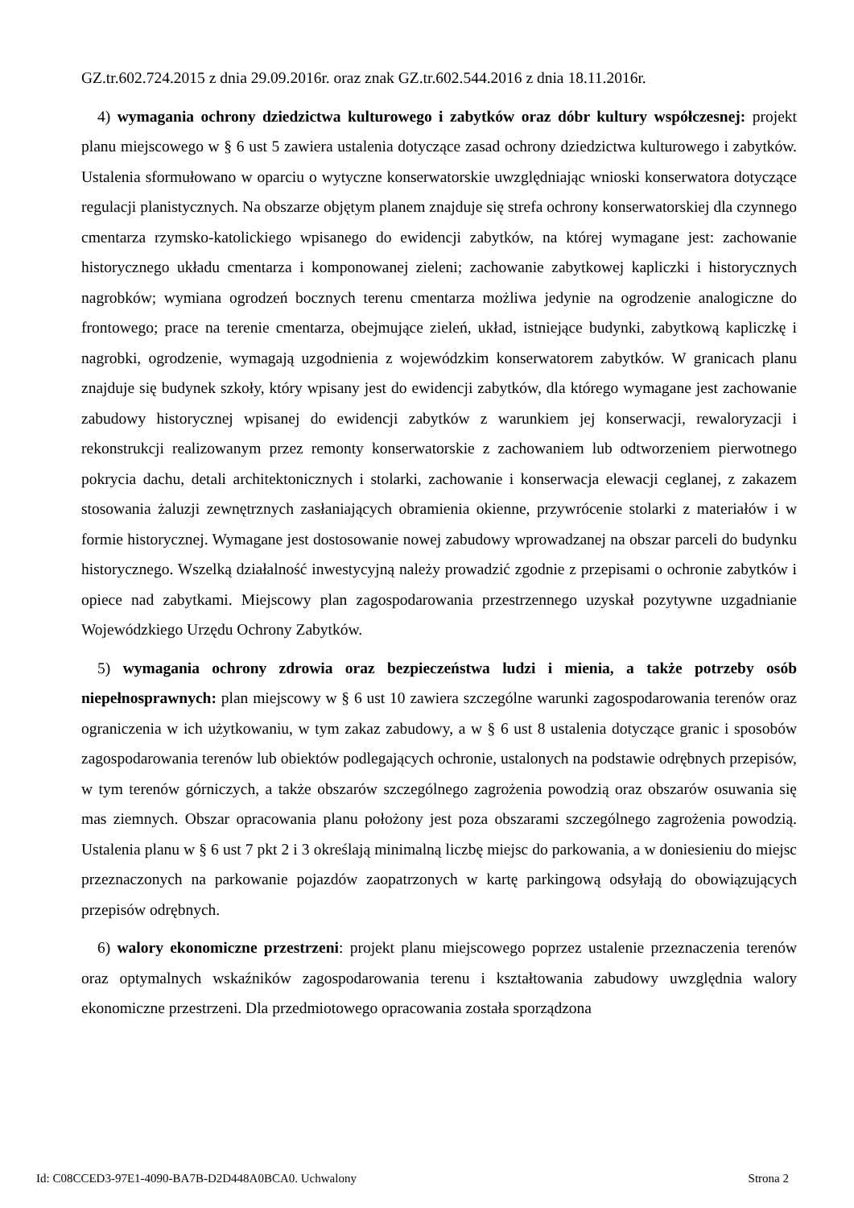GZ.tr.602.724.2015 z dnia 29.09.2016r. oraz znak GZ.tr.602.544.2016 z dnia 18.11.2016r.
4) wymagania ochrony dziedzictwa kulturowego i zabytków oraz dóbr kultury współczesnej: projekt planu miejscowego w § 6 ust 5 zawiera ustalenia dotyczące zasad ochrony dziedzictwa kulturowego i zabytków. Ustalenia sformułowano w oparciu o wytyczne konserwatorskie uwzględniając wnioski konserwatora dotyczące regulacji planistycznych. Na obszarze objętym planem znajduje się strefa ochrony konserwatorskiej dla czynnego cmentarza rzymsko-katolickiego wpisanego do ewidencji zabytków, na której wymagane jest: zachowanie historycznego układu cmentarza i komponowanej zieleni; zachowanie zabytkowej kapliczki i historycznych nagrobków; wymiana ogrodzeń bocznych terenu cmentarza możliwa jedynie na ogrodzenie analogiczne do frontowego; prace na terenie cmentarza, obejmujące zieleń, układ, istniejące budynki, zabytkową kapliczkę i nagrobki, ogrodzenie, wymagają uzgodnienia z wojewódzkim konserwatorem zabytków. W granicach planu znajduje się budynek szkoły, który wpisany jest do ewidencji zabytków, dla którego wymagane jest zachowanie zabudowy historycznej wpisanej do ewidencji zabytków z warunkiem jej konserwacji, rewaloryzacji i rekonstrukcji realizowanym przez remonty konserwatorskie z zachowaniem lub odtworzeniem pierwotnego pokrycia dachu, detali architektonicznych i stolarki, zachowanie i konserwacja elewacji ceglanej, z zakazem stosowania żaluzji zewnętrznych zasłaniających obramienia okienne, przywrócenie stolarki z materiałów i w formie historycznej. Wymagane jest dostosowanie nowej zabudowy wprowadzanej na obszar parceli do budynku historycznego. Wszelką działalność inwestycyjną należy prowadzić zgodnie z przepisami o ochronie zabytków i opiece nad zabytkami. Miejscowy plan zagospodarowania przestrzennego uzyskał pozytywne uzgadnianie Wojewódzkiego Urzędu Ochrony Zabytków.
5) wymagania ochrony zdrowia oraz bezpieczeństwa ludzi i mienia, a także potrzeby osób niepełnosprawnych: plan miejscowy w § 6 ust 10 zawiera szczególne warunki zagospodarowania terenów oraz ograniczenia w ich użytkowaniu, w tym zakaz zabudowy, a w § 6 ust 8 ustalenia dotyczące granic i sposobów zagospodarowania terenów lub obiektów podlegających ochronie, ustalonych na podstawie odrębnych przepisów, w tym terenów górniczych, a także obszarów szczególnego zagrożenia powodzią oraz obszarów osuwania się mas ziemnych. Obszar opracowania planu położony jest poza obszarami szczególnego zagrożenia powodzią. Ustalenia planu w § 6 ust 7 pkt 2 i 3 określają minimalną liczbę miejsc do parkowania, a w doniesieniu do miejsc przeznaczonych na parkowanie pojazdów zaopatrzonych w kartę parkingową odsyłają do obowiązujących przepisów odrębnych.
6) walory ekonomiczne przestrzeni: projekt planu miejscowego poprzez ustalenie przeznaczenia terenów oraz optymalnych wskaźników zagospodarowania terenu i kształtowania zabudowy uwzględnia walory ekonomiczne przestrzeni. Dla przedmiotowego opracowania została sporządzona
Id: C08CCED3-97E1-4090-BA7B-D2D448A0BCA0. Uchwalony Strona 2